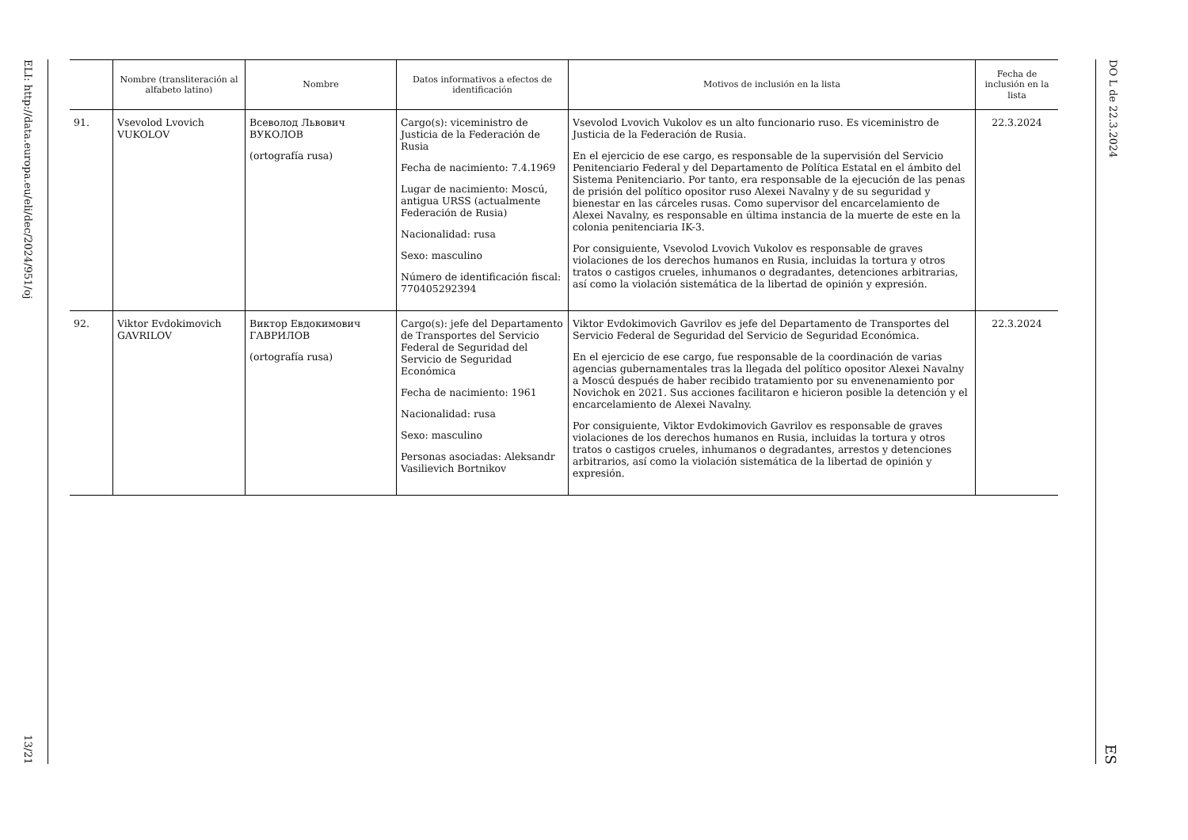ELI: http://data.europa.eu/eli/dec/2024/951/oj 13/21
| | Nombre (transliteración al alfabeto latino) | Nombre | Datos informativos a efectos de identificación | Motivos de inclusión en la lista | Fecha de inclusión en la lista |
| --- | --- | --- | --- | --- | --- |
| 91. | Vsevolod Lvovich VUKOLOV | Всеволод Львович ВУКОЛОВ (ortografía rusa) | Cargo(s): viceministro de Justicia de la Federación de Rusia Fecha de nacimiento: 7.4.1969 Lugar de nacimiento: Moscú, antigua URSS (actualmente Federación de Rusia) Nacionalidad: rusa Sexo: masculino Número de identificación fiscal: 770405292394 | Vsevolod Lvovich Vukolov es un alto funcionario ruso. Es viceministro de Justicia de la Federación de Rusia. En el ejercicio de ese cargo, es responsable de la supervisión del Servicio Penitenciario Federal y del Departamento de Política Estatal en el ámbito del Sistema Penitenciario. Por tanto, era responsable de la ejecución de las penas de prisión del político opositor ruso Alexei Navalny y de su seguridad y bienestar en las cárceles rusas. Como supervisor del encarcelamiento de Alexei Navalny, es responsable en última instancia de la muerte de este en la colonia penitenciaria IK-3. Por consiguiente, Vsevolod Lvovich Vukolov es responsable de graves violaciones de los derechos humanos en Rusia, incluidas la tortura y otros tratos o castigos crueles, inhumanos o degradantes, detenciones arbitrarias, así como la violación sistemática de la libertad de opinión y expresión. | 22.3.2024 |
| 92. | Viktor Evdokimovich GAVRILOV | Виктор Евдокимович ГАВРИЛОВ (ortografía rusa) | Cargo(s): jefe del Departamento de Transportes del Servicio Federal de Seguridad del Servicio de Seguridad Económica Fecha de nacimiento: 1961 Nacionalidad: rusa Sexo: masculino Personas asociadas: Aleksandr Vasilievich Bortnikov | Viktor Evdokimovich Gavrilov es jefe del Departamento de Transportes del Servicio Federal de Seguridad del Servicio de Seguridad Económica. En el ejercicio de ese cargo, fue responsable de la coordinación de varias agencias gubernamentales tras la llegada del político opositor Alexei Navalny a Moscú después de haber recibido tratamiento por su envenenamiento por Novichok en 2021. Sus acciones facilitaron e hicieron posible la detención y el encarcelamiento de Alexei Navalny. Por consiguiente, Viktor Evdokimovich Gavrilov es responsable de graves violaciones de los derechos humanos en Rusia, incluidas la tortura y otros tratos o castigos crueles, inhumanos o degradantes, arrestos y detenciones arbitrarios, así como la violación sistemática de la libertad de opinión y expresión. | 22.3.2024 |
DO L de 22.3.2024 ES